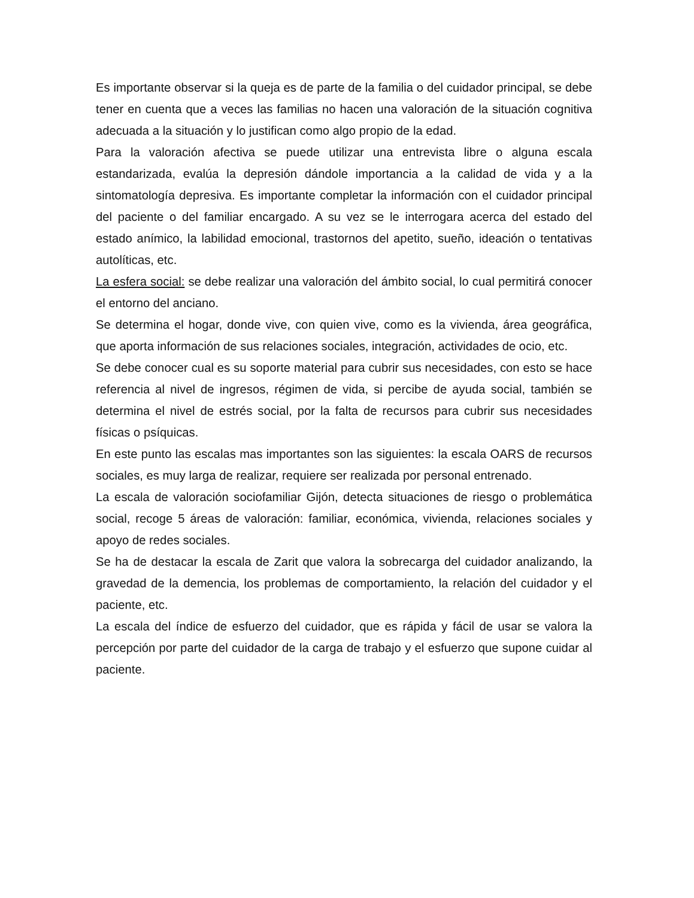Es importante observar si la queja es de parte de la familia o del cuidador principal, se debe tener en cuenta que a veces las familias no hacen una valoración de la situación cognitiva adecuada a la situación y lo justifican como algo propio de la edad.
Para la valoración afectiva se puede utilizar una entrevista libre o alguna escala estandarizada, evalúa la depresión dándole importancia a la calidad de vida y a la sintomatología depresiva. Es importante completar la información con el cuidador principal del paciente o del familiar encargado. A su vez se le interrogara acerca del estado del estado anímico, la labilidad emocional, trastornos del apetito, sueño, ideación o tentativas autolíticas, etc.
La esfera social: se debe realizar una valoración del ámbito social, lo cual permitirá conocer el entorno del anciano.
Se determina el hogar, donde vive, con quien vive, como es la vivienda, área geográfica, que aporta información de sus relaciones sociales, integración, actividades de ocio, etc.
Se debe conocer cual es su soporte material para cubrir sus necesidades, con esto se hace referencia al nivel de ingresos, régimen de vida, si percibe de ayuda social, también se determina el nivel de estrés social, por la falta de recursos para cubrir sus necesidades físicas o psíquicas.
En este punto las escalas mas importantes son las siguientes: la escala OARS de recursos sociales, es muy larga de realizar, requiere ser realizada por personal entrenado.
La escala de valoración sociofamiliar Gijón, detecta situaciones de riesgo o problemática social, recoge 5 áreas de valoración: familiar, económica, vivienda, relaciones sociales y apoyo de redes sociales.
Se ha de destacar la escala de Zarit que valora la sobrecarga del cuidador analizando, la gravedad de la demencia, los problemas de comportamiento, la relación del cuidador y el paciente, etc.
La escala del índice de esfuerzo del cuidador, que es rápida y fácil de usar se valora la percepción por parte del cuidador de la carga de trabajo y el esfuerzo que supone cuidar al paciente.